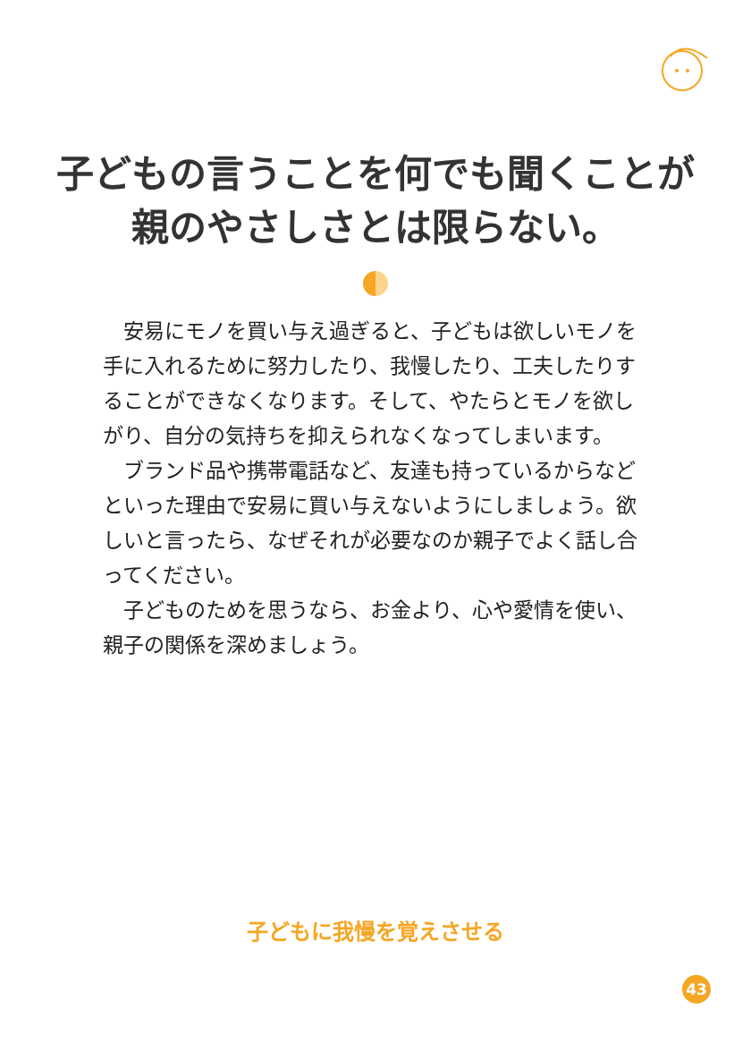子どもの言うことを何でも聞くことが
親のやさしさとは限らない。
安易にモノを買い与え過ぎると、子どもは欲しいモノを手に入れるために努力したり、我慢したり、工夫したりすることができなくなります。そして、やたらとモノを欲しがり、自分の気持ちを抑えられなくなってしまいます。
ブランド品や携帯電話など、友達も持っているからなどといった理由で安易に買い与えないようにしましょう。欲しいと言ったら、なぜそれが必要なのか親子でよく話し合ってください。
子どものためを思うなら、お金より、心や愛情を使い、親子の関係を深めましょう。
子どもに我慢を覚えさせる
43